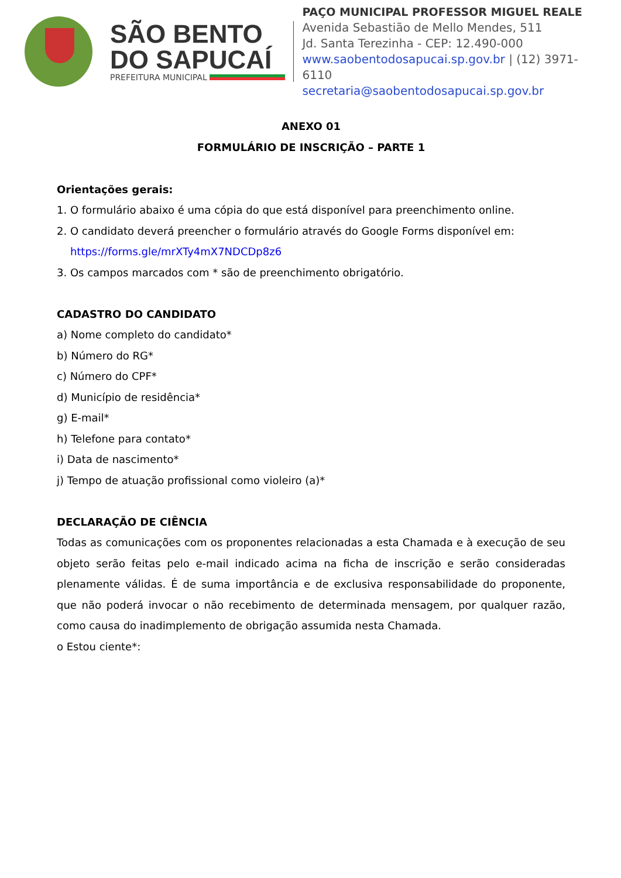SÃO BENTO
DO SAPUCAÍ
PREFEITURA MUNICIPAL
PAÇO MUNICIPAL PROFESSOR MIGUEL REALE
Avenida Sebastião de Mello Mendes, 511
Jd. Santa Terezinha - CEP: 12.490-000
www.saobentodosapucai.sp.gov.br | (12) 3971-6110
secretaria@saobentodosapucai.sp.gov.br
ANEXO 01
FORMULÁRIO DE INSCRIÇÃO – PARTE 1
Orientações gerais:
1. O formulário abaixo é uma cópia do que está disponível para preenchimento online.
2. O candidato deverá preencher o formulário através do Google Forms disponível em:
https://forms.gle/mrXTy4mX7NDCDp8z6
3. Os campos marcados com * são de preenchimento obrigatório.
CADASTRO DO CANDIDATO
a) Nome completo do candidato*
b) Número do RG*
c) Número do CPF*
d) Município de residência*
g) E-mail*
h) Telefone para contato*
i) Data de nascimento*
j) Tempo de atuação profissional como violeiro (a)*
DECLARAÇÃO DE CIÊNCIA
Todas as comunicações com os proponentes relacionadas a esta Chamada e à execução de seu objeto serão feitas pelo e-mail indicado acima na ficha de inscrição e serão consideradas plenamente válidas. É de suma importância e de exclusiva responsabilidade do proponente, que não poderá invocar o não recebimento de determinada mensagem, por qualquer razão, como causa do inadimplemento de obrigação assumida nesta Chamada.
o Estou ciente*: